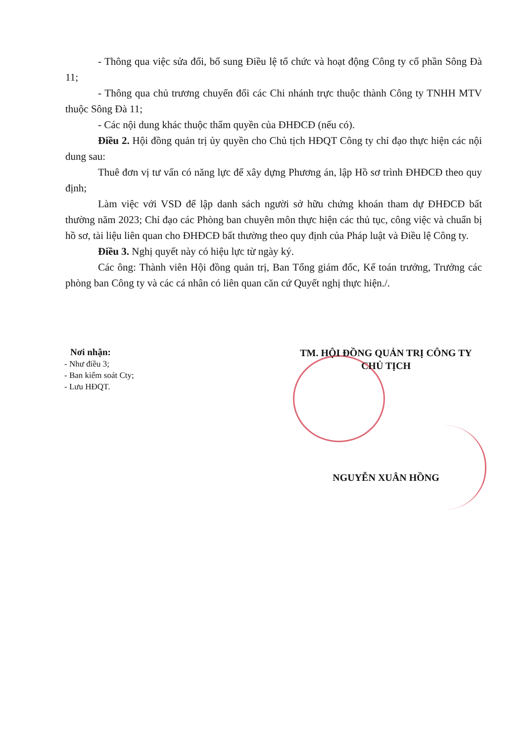- Thông qua việc sửa đổi, bổ sung Điều lệ tổ chức và hoạt động Công ty cổ phần Sông Đà 11;
- Thông qua chủ trương chuyển đổi các Chi nhánh trực thuộc thành Công ty TNHH MTV thuộc Sông Đà 11;
- Các nội dung khác thuộc thẩm quyền của ĐHĐCĐ (nếu có).
Điều 2. Hội đồng quản trị ủy quyền cho Chủ tịch HĐQT Công ty chỉ đạo thực hiện các nội dung sau:
Thuê đơn vị tư vấn có năng lực để xây dựng Phương án, lập Hồ sơ trình ĐHĐCĐ theo quy định;
Làm việc với VSD để lập danh sách người sở hữu chứng khoán tham dự ĐHĐCĐ bất thường năm 2023; Chỉ đạo các Phòng ban chuyên môn thực hiện các thủ tục, công việc và chuẩn bị hồ sơ, tài liệu liên quan cho ĐHĐCĐ bất thường theo quy định của Pháp luật và Điều lệ Công ty.
Điều 3. Nghị quyết này có hiệu lực từ ngày ký.
Các ông: Thành viên Hội đồng quản trị, Ban Tổng giám đốc, Kế toán trưởng, Trưởng các phòng ban Công ty và các cá nhân có liên quan căn cứ Quyết nghị thực hiện./.
Nơi nhận:
- Như điều 3;
- Ban kiểm soát Cty;
- Lưu HĐQT.
TM. HỘI ĐỒNG QUẢN TRỊ CÔNG TY
CHỦ TỊCH
NGUYỄN XUÂN HỒNG